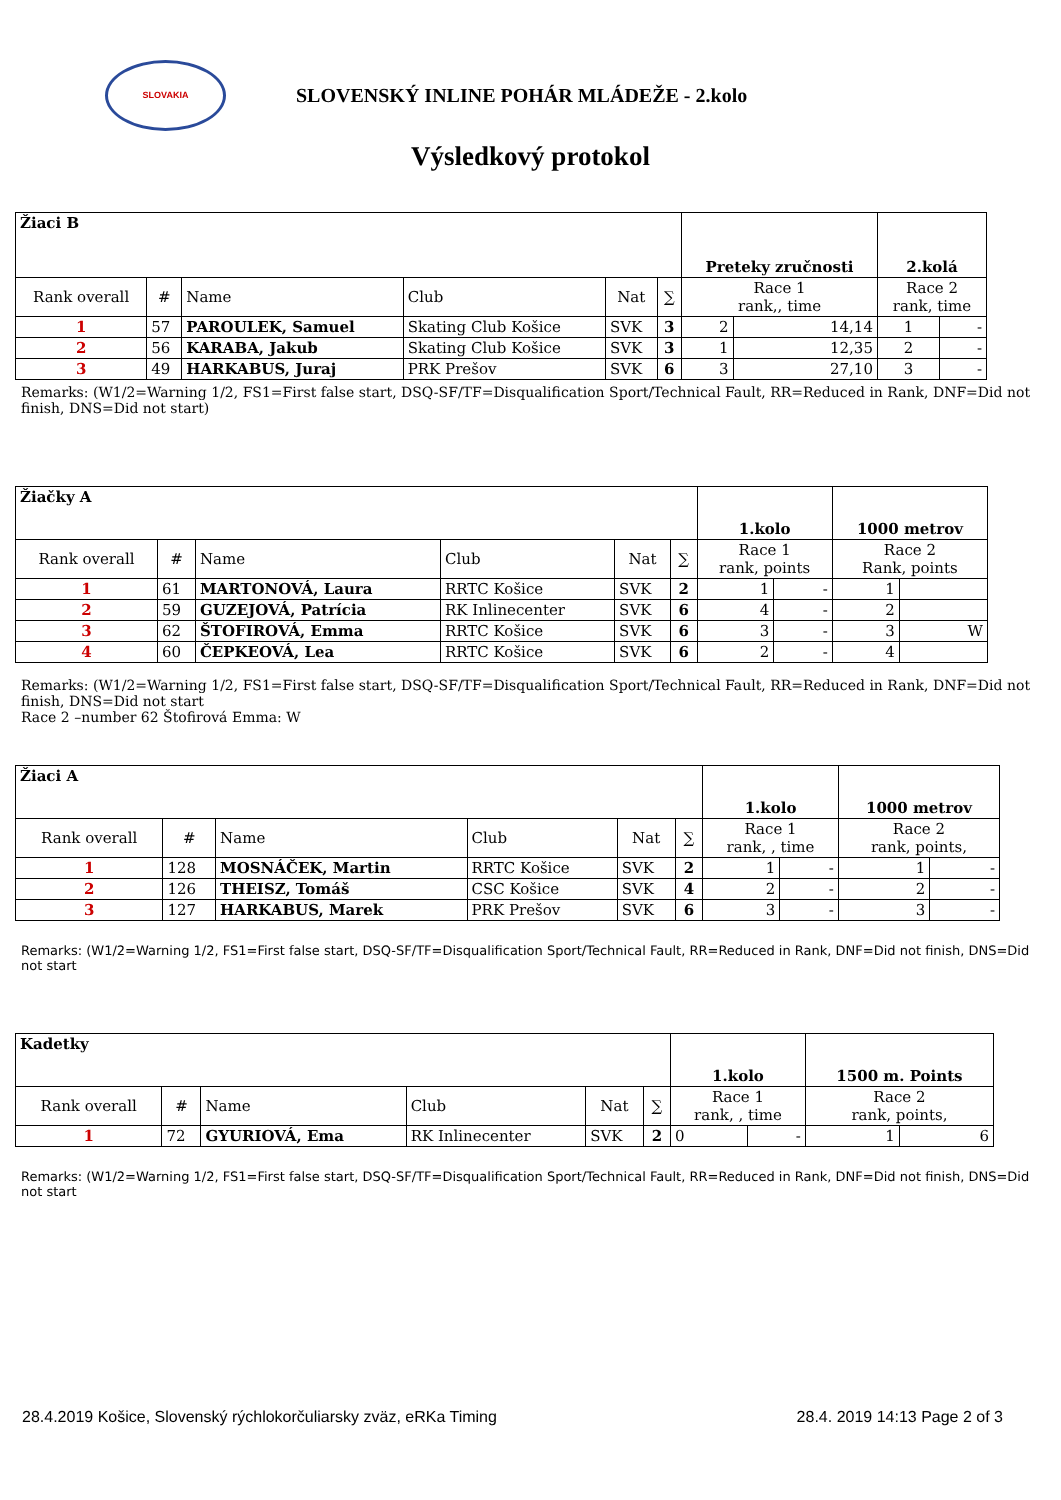SLOVAKIA
SLOVENSKÝ INLINE POHÁR MLÁDEŽE - 2.kolo
Výsledkový protokol
| Žiaci B | | | | | | Preteky zručnosti | | 2.kolá | |
| --- | --- | --- | --- | --- | --- | --- | --- | --- | --- |
| Rank overall | # | Name | Club | Nat | ∑ | Race 1 rank,, time | | Race 2 rank, time | |
| 1 | 57 | PAROULEK, Samuel | Skating Club Košice | SVK | 3 | 2 | 14,14 | 1 | - |
| 2 | 56 | KARABA, Jakub | Skating Club Košice | SVK | 3 | 1 | 12,35 | 2 | - |
| 3 | 49 | HARKABUS, Juraj | PRK Prešov | SVK | 6 | 3 | 27,10 | 3 | - |
Remarks: (W1/2=Warning 1/2, FS1=First false start, DSQ-SF/TF=Disqualification Sport/Technical Fault, RR=Reduced in Rank, DNF=Did not finish, DNS=Did not start)
| Žiačky A | | | | | | 1.kolo | | 1000 metrov | |
| --- | --- | --- | --- | --- | --- | --- | --- | --- | --- |
| Rank overall | # | Name | Club | Nat | ∑ | Race 1 rank, points | | Race 2 Rank, points | |
| 1 | 61 | MARTONOVÁ, Laura | RRTC Košice | SVK | 2 | 1 | - | 1 | |
| 2 | 59 | GUZEJOVÁ, Patrícia | RK Inlinecenter | SVK | 6 | 4 | - | 2 | |
| 3 | 62 | ŠTOFIROVÁ, Emma | RRTC Košice | SVK | 6 | 3 | - | 3 | W |
| 4 | 60 | ČEPKEOVÁ, Lea | RRTC Košice | SVK | 6 | 2 | - | 4 | |
Remarks: (W1/2=Warning 1/2, FS1=First false start, DSQ-SF/TF=Disqualification Sport/Technical Fault, RR=Reduced in Rank, DNF=Did not finish, DNS=Did not start
Race 2 –number 62 Štofirová Emma: W
| Žiaci A | | | | | | 1.kolo | | 1000 metrov | |
| --- | --- | --- | --- | --- | --- | --- | --- | --- | --- |
| Rank overall | # | Name | Club | Nat | ∑ | Race 1 rank, , time | | Race 2 rank, points, | |
| 1 | 128 | MOSNÁČEK, Martin | RRTC Košice | SVK | 2 | 1 | - | 1 | - |
| 2 | 126 | THEISZ, Tomáš | CSC Košice | SVK | 4 | 2 | - | 2 | - |
| 3 | 127 | HARKABUS, Marek | PRK Prešov | SVK | 6 | 3 | - | 3 | - |
Remarks: (W1/2=Warning 1/2, FS1=First false start, DSQ-SF/TF=Disqualification Sport/Technical Fault, RR=Reduced in Rank, DNF=Did not finish, DNS=Did not start
| Kadetky | | | | | | 1.kolo | | 1500 m. Points | |
| --- | --- | --- | --- | --- | --- | --- | --- | --- | --- |
| Rank overall | # | Name | Club | Nat | ∑ | Race 1 rank, , time | | Race 2 rank, points, | |
| 1 | 72 | GYURIOVÁ, Ema | RK Inlinecenter | SVK | 2 | 0 | - | 1 | 6 |
Remarks: (W1/2=Warning 1/2, FS1=First false start, DSQ-SF/TF=Disqualification Sport/Technical Fault, RR=Reduced in Rank, DNF=Did not finish, DNS=Did not start
28.4.2019 Košice, Slovenský rýchlokorčuliarsky zväz, eRKa Timing 28.4. 2019 14:13 Page 2 of 3